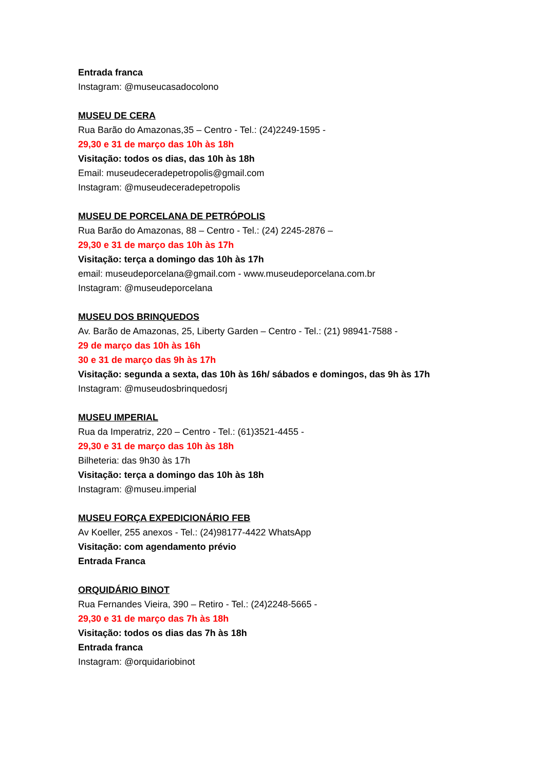Entrada franca
Instagram: @museucasadocolono
MUSEU DE CERA
Rua Barão do Amazonas,35 – Centro - Tel.: (24)2249-1595 -
29,30 e 31 de março das 10h às 18h
Visitação: todos os dias, das 10h às 18h
Email: museudeceradepetropolis@gmail.com
Instagram: @museudeceradepetropolis
MUSEU DE PORCELANA DE PETRÓPOLIS
Rua Barão do Amazonas, 88 – Centro - Tel.: (24) 2245-2876 –
29,30 e 31 de março das 10h às 17h
Visitação: terça a domingo das 10h às 17h
email: museudeporcelana@gmail.com - www.museudeporcelana.com.br
Instagram: @museudeporcelana
MUSEU DOS BRINQUEDOS
Av. Barão de Amazonas, 25, Liberty Garden – Centro - Tel.: (21) 98941-7588 -
29 de março das 10h às 16h
30 e 31 de março das 9h às 17h
Visitação: segunda a sexta, das 10h às 16h/ sábados e domingos, das 9h às 17h
Instagram: @museudosbrinquedosrj
MUSEU IMPERIAL
Rua da Imperatriz, 220 – Centro - Tel.: (61)3521-4455 -
29,30 e 31 de março das 10h às 18h
Bilheteria: das 9h30 às 17h
Visitação: terça a domingo das 10h às 18h
Instagram: @museu.imperial
MUSEU FORÇA EXPEDICIONÁRIO FEB
Av Koeller, 255 anexos - Tel.: (24)98177-4422 WhatsApp
Visitação: com agendamento prévio
Entrada Franca
ORQUIDÁRIO BINOT
Rua Fernandes Vieira, 390 – Retiro - Tel.: (24)2248-5665 -
29,30 e 31 de março das 7h às 18h
Visitação: todos os dias das 7h às 18h
Entrada franca
Instagram: @orquidariobinot